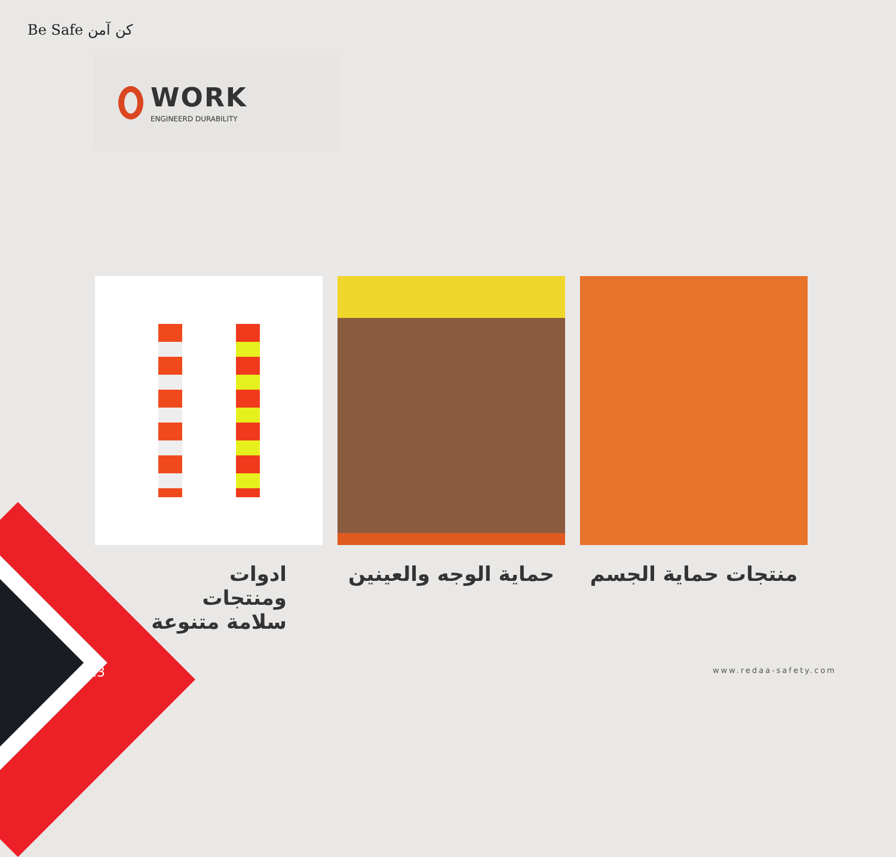Be Safe کن آمن
WORK
ENGINEERD DURABILITY
ادوات
ومنتجات
سلامة متنوعة
حماية الوجه والعينين منتجات حماية الجسم
13 www.redaa-safety.com